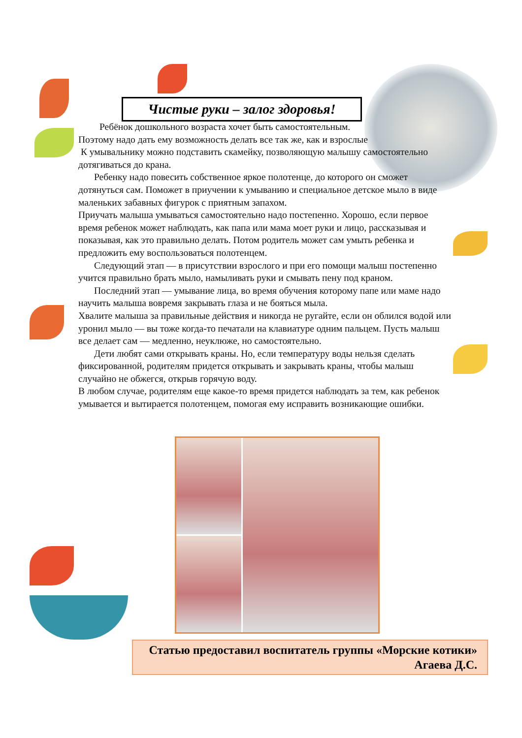Чистые руки – залог здоровья!
Ребёнок дошкольного возраста хочет быть самостоятельным.
Поэтому надо дать ему возможность делать все так же, как и взрослые
К умывальнику можно подставить скамейку, позволяющую малышу самостоятельно дотягиваться до крана.
Ребенку надо повесить собственное яркое полотенце, до которого он сможет дотянуться сам. Поможет в приучении к умыванию и специальное детское мыло в виде маленьких забавных фигурок с приятным запахом.
Приучать малыша умываться самостоятельно надо постепенно. Хорошо, если первое время ребенок может наблюдать, как папа или мама моет руки и лицо, рассказывая и показывая, как это правильно делать. Потом родитель может сам умыть ребенка и предложить ему воспользоваться полотенцем.
Следующий этап — в присутствии взрослого и при его помощи малыш постепенно учится правильно брать мыло, намыливать руки и смывать пену под краном.
Последний этап — умывание лица, во время обучения которому папе или маме надо научить малыша вовремя закрывать глаза и не бояться мыла.
Хвалите малыша за правильные действия и никогда не ругайте, если он облился водой или уронил мыло — вы тоже когда-то печатали на клавиатуре одним пальцем. Пусть малыш все делает сам — медленно, неуклюже, но самостоятельно.
Дети любят сами открывать краны. Но, если температуру воды нельзя сделать фиксированной, родителям придется открывать и закрывать краны, чтобы малыш случайно не обжегся, открыв горячую воду.
В любом случае, родителям еще какое-то время придется наблюдать за тем, как ребенок умывается и вытирается полотенцем, помогая ему исправить возникающие ошибки.
Статью предоставил воспитатель группы «Морские котики»
Агаева Д.С.